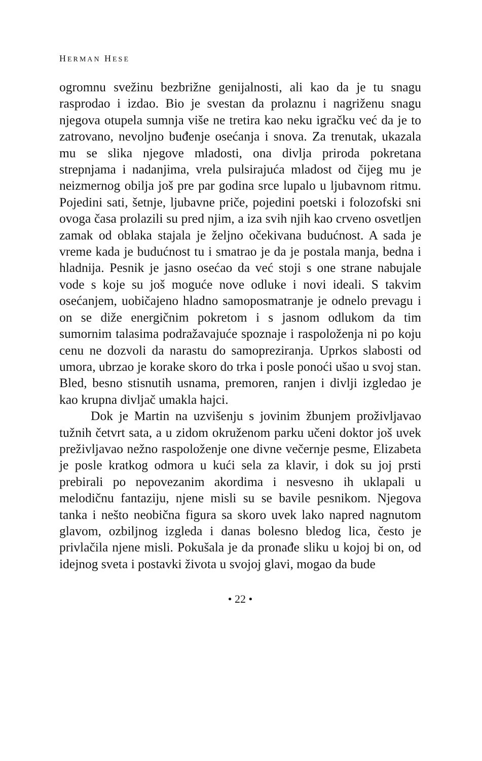HERMAN HESE
ogromnu svežinu bezbrižne genijalnosti, ali kao da je tu snagu rasprodao i izdao. Bio je svestan da prolaznu i nagriženu snagu njegova otupela sumnja više ne tretira kao neku igračku već da je to zatrovano, nevoljno buđenje osećanja i snova. Za trenutak, ukazala mu se slika njegove mladosti, ona divlja priroda pokretana strepnjama i nadanjima, vrela pulsirajuća mladost od čijeg mu je neizmernog obilja još pre par godina srce lupalo u ljubavnom ritmu. Pojedini sati, šetnje, ljubavne priče, pojedini poetski i folozofski sni ovoga časa prolazili su pred njim, a iza svih njih kao crveno osvetljen zamak od oblaka stajala je željno očekivana budućnost. A sada je vreme kada je budućnost tu i smatrao je da je postala manja, bedna i hladnija. Pesnik je jasno osećao da već stoji s one strane nabujale vode s koje su još moguće nove odluke i novi ideali. S takvim osećanjem, uobičajeno hladno samoposmatranje je odnelo prevagu i on se diže energičnim pokretom i s jasnom odlukom da tim sumornim talasima podražavajuće spoznaje i raspoloženja ni po koju cenu ne dozvoli da narastu do samopreziranja. Uprkos slabosti od umora, ubrzao je korake skoro do trka i posle ponoći ušao u svoj stan. Bled, besno stisnutih usnama, premoren, ranjen i divlji izgledao je kao krupna divljač umakla hajci.
Dok je Martin na uzvišenju s jovinim žbunjem proživljavao tužnih četvrt sata, a u zidom okruženom parku učeni doktor još uvek preživljavao nežno raspoloženje one divne večernje pesme, Elizabeta je posle kratkog odmora u kući sela za klavir, i dok su joj prsti prebirali po nepovezanim akordima i nesvesno ih uklapali u melodičnu fantaziju, njene misli su se bavile pesnikom. Njegova tanka i nešto neobična figura sa skoro uvek lako napred nagnutom glavom, ozbiljnog izgleda i danas bolesno bledog lica, često je privlačila njene misli. Pokušala je da pronađe sliku u kojoj bi on, od idejnog sveta i postavki života u svojoj glavi, mogao da bude
• 22 •